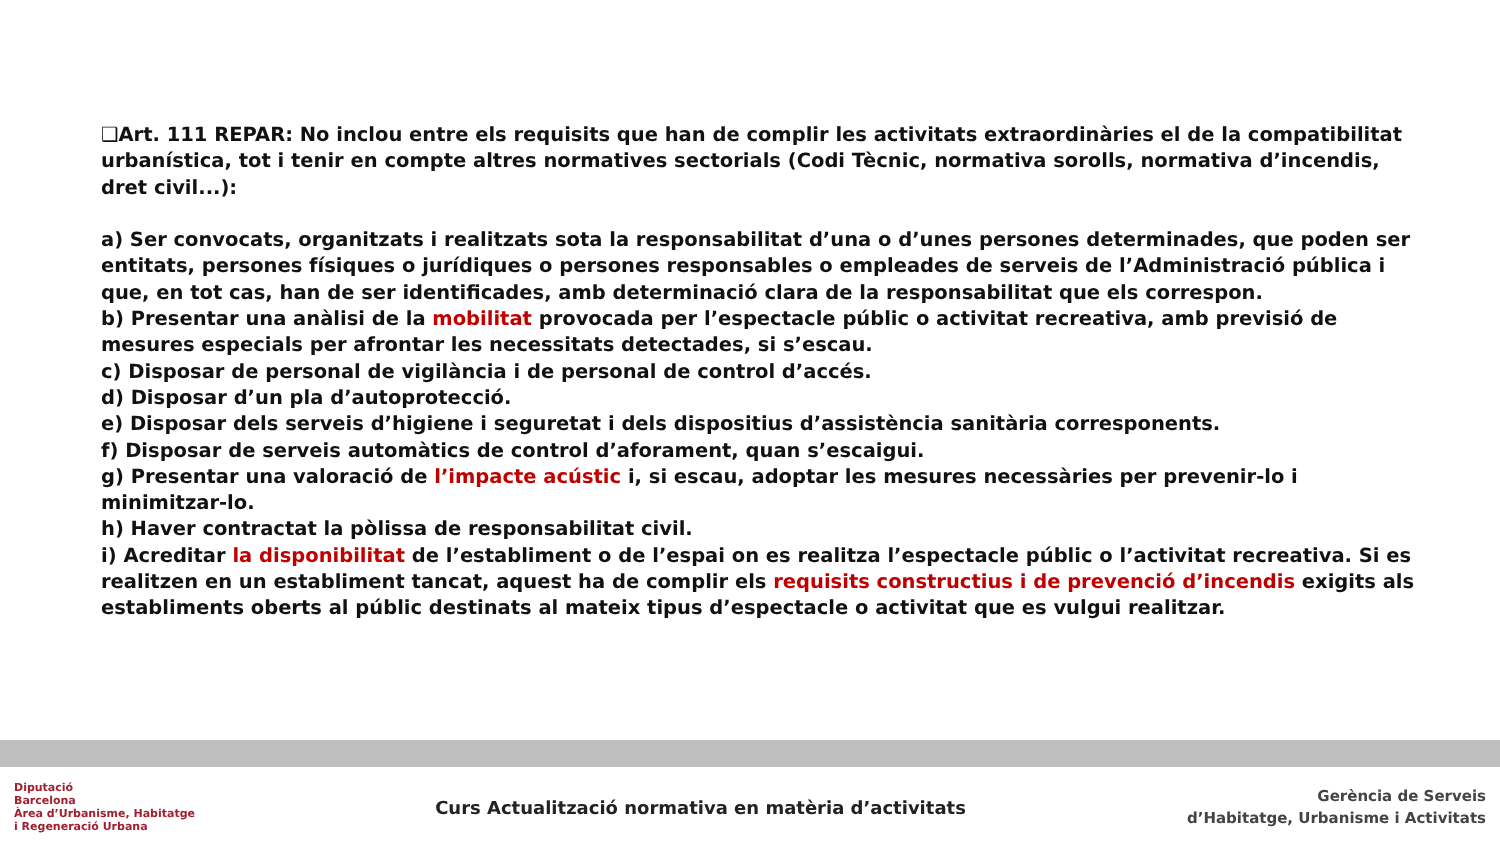❑Art. 111 REPAR: No inclou entre els requisits que han de complir les activitats extraordinàries el de la compatibilitat urbanística, tot i tenir en compte altres normatives sectorials (Codi Tècnic, normativa sorolls, normativa d’incendis, dret civil...):
a) Ser convocats, organitzats i realitzats sota la responsabilitat d’una o d’unes persones determinades, que poden ser entitats, persones físiques o jurídiques o persones responsables o empleades de serveis de l’Administració pública i que, en tot cas, han de ser identificades, amb determinació clara de la responsabilitat que els correspon.
b) Presentar una anàlisi de la mobilitat provocada per l’espectacle públic o activitat recreativa, amb previsió de mesures especials per afrontar les necessitats detectades, si s’escau.
c) Disposar de personal de vigilància i de personal de control d’accés.
d) Disposar d’un pla d’autoprotecció.
e) Disposar dels serveis d’higiene i seguretat i dels dispositius d’assistència sanitària corresponents.
f) Disposar de serveis automàtics de control d’aforament, quan s’escaigui.
g) Presentar una valoració de l’impacte acústic i, si escau, adoptar les mesures necessàries per prevenir-lo i minimitzar-lo.
h) Haver contractat la pòlissa de responsabilitat civil.
i) Acreditar la disponibilitat de l’establiment o de l’espai on es realitza l’espectacle públic o l’activitat recreativa. Si es realitzen en un establiment tancat, aquest ha de complir els requisits constructius i de prevenció d’incendis exigits als establiments oberts al públic destinats al mateix tipus d’espectacle o activitat que es vulgui realitzar.
Diputació
Barcelona
Àrea d’Urbanisme, Habitatge
i Regeneració Urbana
Curs Actualització normativa en matèria d’activitats
Gerència de Serveis
d’Habitatge, Urbanisme i Activitats